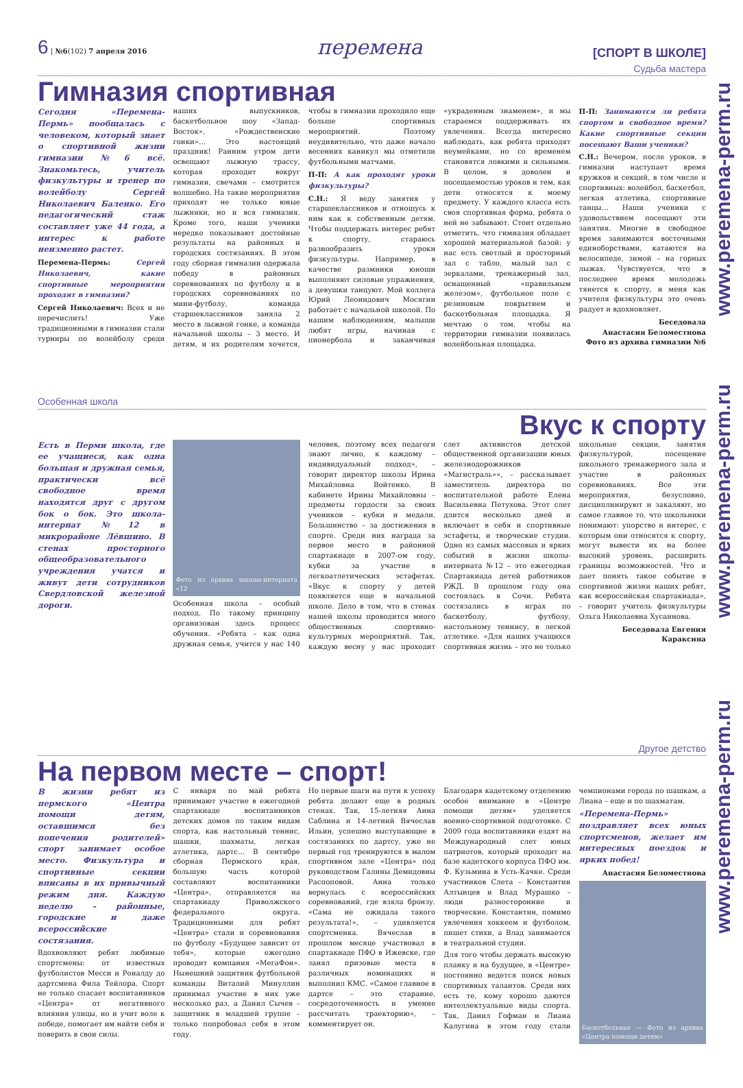6 | №6(102) 7 апреля 2016
перемена
[СПОРТ В ШКОЛЕ]
www.peremena-perm.ru
www.peremena-perm.ru
www.peremena-perm.ru
Судьба мастера
Гимназия спортивная
Сегодня «Перемена-Пермь» пообщалась с человеком, который знает о спортивной жизни гимназии №6 всё. Знакомьтесь, учитель физкультуры и тренер по волейболу Сергей Николаевич Баленко. Его педагогический стаж составляет уже 44 года, а интерес к работе неизменно растет.
Перемена-Пермь: Сергей Николаевич, какие спортивные мероприятия проходят в гимназии?
Сергей Николаевич: Всех и не перечислить! Уже традиционными в гимназии стали турниры по волейболу среди наших выпускников, баскетбольное шоу «Запад-Восток», «Рождественские гонки»… Это настоящий праздник! Ранним утром дети освещают лыжную трассу, которая проходит вокруг гимназии, свечами – смотрится волшебно. На такие мероприятия приходят не только юные лыжники, но и вся гимназия. Кроме того, наши ученики нередко показывают достойные результаты на районных и городских состязаниях. В этом году сборная гимназии одержала победу в районных соревнованиях по футболу и в городских соревнованиях по мини-футболу, команда старшеклассников заняла 2 место в лыжной гонке, а команда начальной школы – 3 место. И детям, и их родителям хочется, чтобы в гимназии проходило еще больше спортивных мероприятий. Поэтому неудивительно, что даже начало весенних каникул мы отметили футбольными матчами.
П-П: А как проходят уроки физкультуры?
С.Н.: Я веду занятия у старшеклассников и отношусь к ним как к собственным детям. Чтобы поддержать интерес ребят к спорту, стараюсь разнообразить уроки физкультуры. Например, в качестве разминки юноши выполняют силовые упражнения, а девушки танцуют. Мой коллега Юрий Леонидович Мосягин работает с начальной школой. По нашим наблюдениям, малыши любят игры, начиная с пионербола и заканчивая «украденным знаменем», и мы стараемся поддерживать их увлечения. Всегда интересно наблюдать, как ребята приходят неумейками, но со временем становятся ловкими и сильными. В целом, я доволен и посещаемостью уроков и тем, как дети относятся к моему предмету. У каждого класса есть своя спортивная форма, ребята о ней не забывают. Стоит отдельно отметить, что гимназия обладает хорошей материальной базой: у нас есть светлый и просторный зал с табло, малый зал с зеркалами, тренажерный зал, оснащенный «правильным железом», футбольное поле с резиновым покрытием и баскетбольная площадка. Я мечтаю о том, чтобы на территории гимназии появилась волейбольная площадка.
П-П: Занимаются ли ребята спортом в свободное время? Какие спортивные секции посещают Ваши ученики?
С.Н.: Вечером, после уроков, в гимназии наступает время кружков и секций, в том числе и спортивных: волейбол, баскетбол, легкая атлетика, спортивные танцы… Наши ученики с удовольствием посещают эти занятия. Многие в свободное время занимаются восточными единоборствами, катаются на велосипеде, зимой – на горных лыжах. Чувствуется, что в последнее время молодежь тянется к спорту, и меня как учителя физкультуры это очень радует и вдохновляет.
Беседовала
Анастасия Беломестнова
Фото из архива гимназии №6
Особенная школа
Вкус к спорту
Есть в Перми школа, где ее учащиеся, как одна большая и дружная семья, практически всё свободное время находятся друг с другом бок о бок. Это школа-интернат №12 в микрорайоне Лёвшино. В стенах просторного общеобразовательного учреждения учатся и живут дети сотрудников Свердловской железной дороги.
Фото из архива школы-интерната «12
Особенная школа – особый подход. По такому принципу организован здесь процесс обучения. «Ребята – как одна дружная семья, учится у нас 140 человек, поэтому всех педагоги знают лично, к каждому – индивидуальный подход», – говорит директор школы Ирина Михайловна Войтенко. В кабинете Ирины Михайловны – предметы гордости за своих учеников – кубки и медали. Большинство – за достижения в спорте. Среди них награда за первое место в районной спартакиаде в 2007-ом году, кубки за участие в легкоатлетических эстафетах. «Вкус к спорту у детей появляется еще в начальной школе. Дело в том, что в стенах нашей школы проводится много общественных спортивно-культурных мероприятий. Так, каждую весну у нас проходит слет активистов детской общественной организации юных железнодорожников «Магистраль»», – рассказывает заместитель директора по воспитательной работе Елена Васильевна Петухова. Этот слет длится несколько дней и включает в себя и спортивные эстафеты, и творческие студии. Одно из самых массовых и ярких событий в жизни школы-интерната №12 – это ежегодная Спартакиада детей работников РЖД. В прошлом году она состоялась в Сочи. Ребята состязались в играх по баскетболу, футболу, настольному теннису, в легкой атлетике. «Для наших учащихся спортивная жизнь – это не только школьные секции, занятия физкультурой, посещение школьного тренажерного зала и участие в районных соревнованиях. Все эти мероприятия, безусловно, дисциплинируют и закаляют, но самое главное то, что школьники понимают: упорство и интерес, с которым они относятся к спорту, могут вывести их на более высокий уровень, расширить границы возможностей. Что и дает понять такое событие в спортивной жизни наших ребят, как всероссийская спартакиада», – говорит учитель физкультуры Ольга Николаевна Хусаинова.
Беседовала Евгения Караксина
Другое детство
На первом месте – спорт!
В жизни ребят из пермского «Центра помощи детям, оставшимся без попечения родителей» спорт занимает особое место. Физкультура и спортивные секции вписаны в их привычный режим дня. Каждую неделю – районные, городские и даже всероссийские состязания.
Вдохновляют ребят любимые спортсмены: от известных футболистов Месси и Роналду до дартсмена Фила Тейлора. Спорт не только спасает воспитанников «Центра» от негативного влияния улицы, но и учит воле к победе, помогает им найти себя и поверить в свои силы.
С января по май ребята принимают участие в ежегодной спартакиаде воспитанников детских домов по таким видам спорта, как настольный теннис, шашки, шахматы, легкая атлетика, дартс… В сентябре сборная Пермского края, большую часть которой составляют воспитанники «Центра», отправляется на спартакиаду Приволжского федерального округа. Традиционными для ребят «Центра» стали и соревнования по футболу «Будущее зависит от тебя», которые ежегодно проводит компания «МегаФон». Нынешний защитник футбольной команды Виталий Минуллин принимал участие в них уже несколько раз, а Данил Сычев – защитник в младшей группе – только попробовал себя в этом году.
Но первые шаги на пути к успеху ребята делают еще в родных стенах. Так, 15-летняя Анна Саблина и 14-летний Вячеслав Ильин, успешно выступающие в состязаниях по дартсу, уже не первый год тренируются в малом спортивном зале «Центра» под руководством Галины Демидовны Распоповой. Анна только вернулась с всероссийских соревнований, где взяла бронзу. «Сама не ожидала такого результата!», – удивляется спортсменка. Вячеслав в прошлом месяце участвовал в спартакиаде ПФО в Ижевске, где занял призовые места в различных номинациях и выполнил КМС. «Самое главное в дартсе – это старание, сосредоточенность и умение рассчитать траекторию», – комментирует он.
Благодаря кадетскому отделению особое внимание в «Центре помощи детям» уделяется военно-спортивной подготовке. С 2009 года воспитанники ездят на Международный слет юных патриотов, который проходит на базе кадетского корпуса ПФО им. Ф. Кузьмина в Усть-Качке. Среди участников Слета – Константин Алтынцев и Влад Мурашко – люди разносторонние и творческие. Константин, помимо увлечения хоккеем и футболом, пишет стихи, а Влад занимается в театральной студии.
Для того чтобы держать высокую планку и на будущее, в «Центре» постоянно ведется поиск новых спортивных талантов. Среди них есть те, кому хорошо даются интеллектуальные виды спорта. Так, Данил Гофман и Лиана Калугина в этом году стали чемпионами города по шашкам, а Лиана – еще и по шахматам.
«Перемена-Пермь» поздравляет всех юных спортсменов, желает им интересных поездок и ярких побед!
Анастасия Беломестнова
Баскетбольная — Фото из архива «Центра помощи детям»